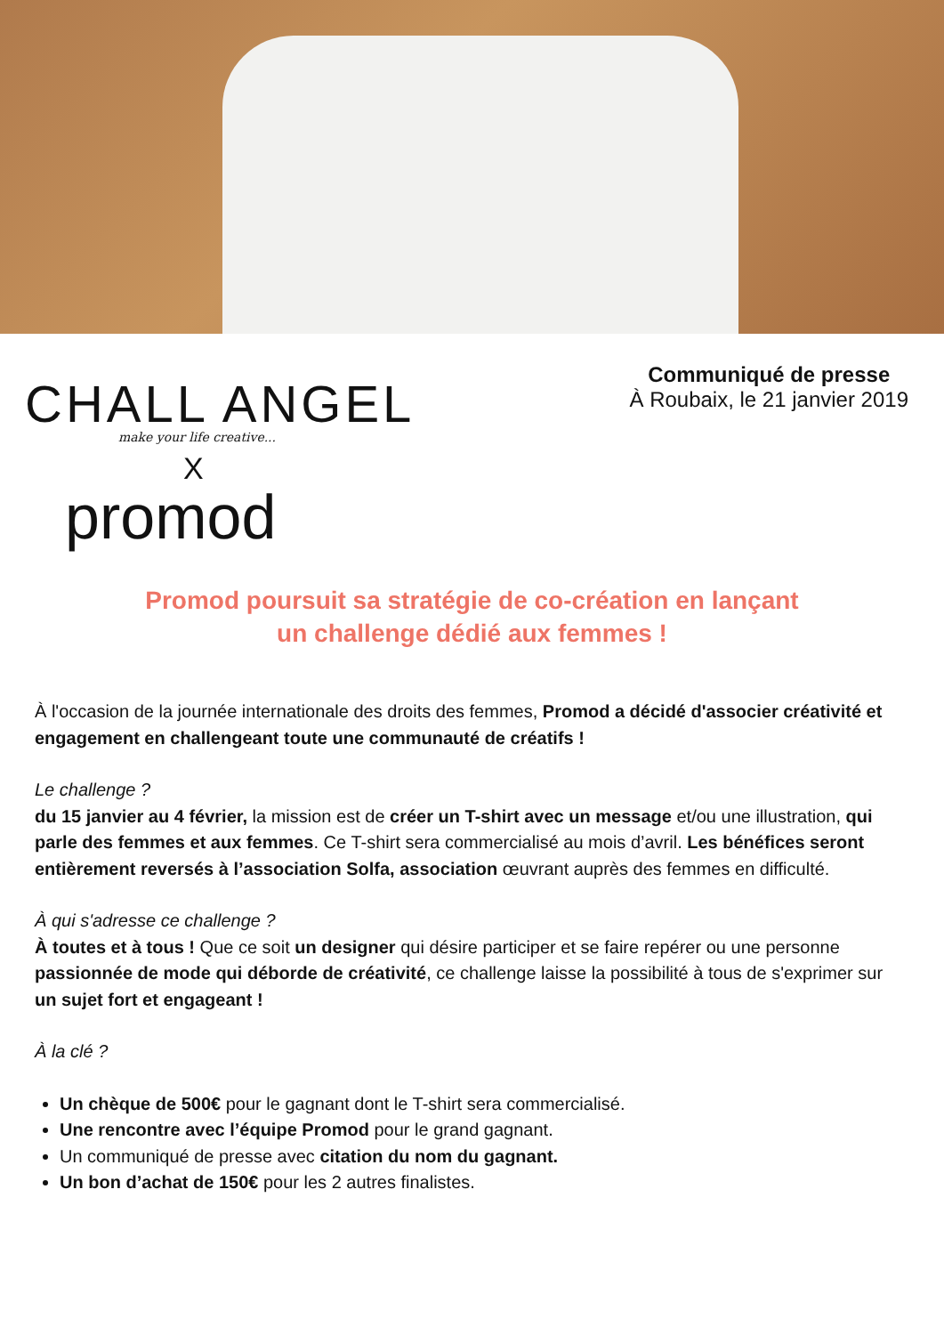CHALL ANGEL
make your life creative...
X
promod
Communiqué de presse
À Roubaix, le 21 janvier 2019
Promod poursuit sa stratégie de co-création en lançant
un challenge dédié aux femmes !
À l'occasion de la journée internationale des droits des femmes, Promod a décidé d'associer créativité et engagement en challengeant toute une communauté de créatifs !
Le challenge ?
du 15 janvier au 4 février, la mission est de créer un T-shirt avec un message et/ou une illustration, qui parle des femmes et aux femmes. Ce T-shirt sera commercialisé au mois d’avril. Les bénéfices seront entièrement reversés à l’association Solfa, association œuvrant auprès des femmes en difficulté.
À qui s'adresse ce challenge ?
À toutes et à tous ! Que ce soit un designer qui désire participer et se faire repérer ou une personne passionnée de mode qui déborde de créativité, ce challenge laisse la possibilité à tous de s'exprimer sur un sujet fort et engageant !
À la clé ?
Un chèque de 500€ pour le gagnant dont le T-shirt sera commercialisé.
Une rencontre avec l’équipe Promod pour le grand gagnant.
Un communiqué de presse avec citation du nom du gagnant.
Un bon d’achat de 150€ pour les 2 autres finalistes.